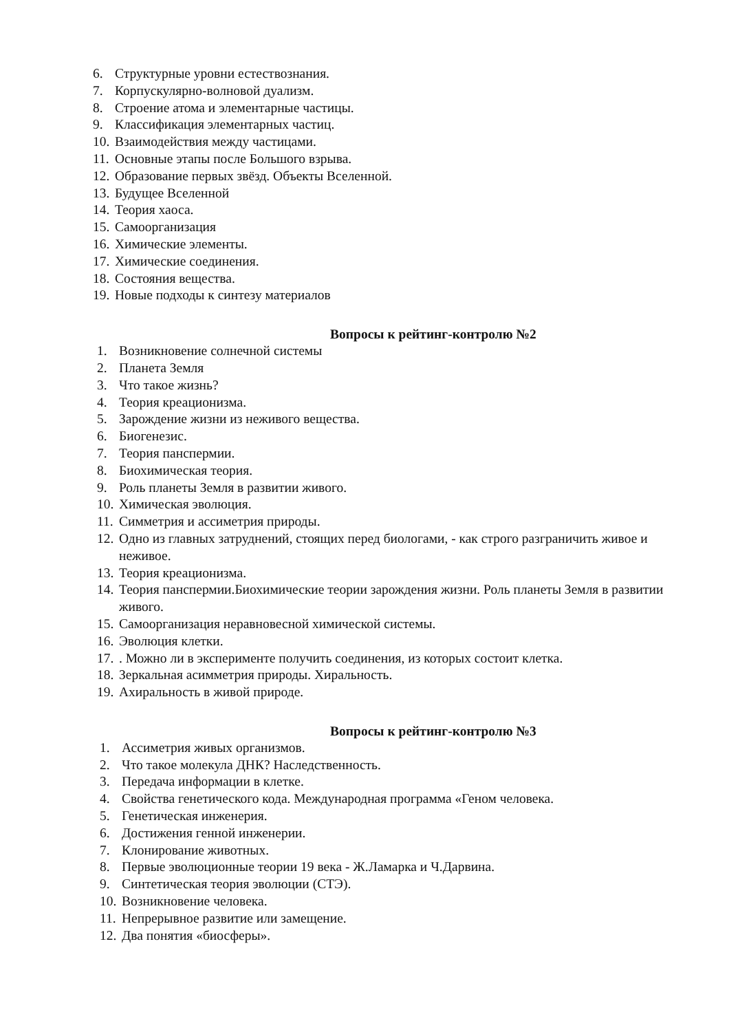6. Структурные уровни естествознания.
7. Корпускулярно-волновой дуализм.
8. Строение атома и элементарные частицы.
9. Классификация элементарных частиц.
10. Взаимодействия между частицами.
11. Основные этапы после Большого взрыва.
12. Образование первых звёзд. Объекты Вселенной.
13. Будущее Вселенной
14. Теория хаоса.
15. Самоорганизация
16. Химические элементы.
17. Химические соединения.
18. Состояния вещества.
19. Новые подходы к синтезу материалов
Вопросы к рейтинг-контролю №2
1. Возникновение солнечной системы
2. Планета Земля
3. Что такое жизнь?
4. Теория креационизма.
5. Зарождение жизни из неживого вещества.
6. Биогенезис.
7. Теория панспермии.
8. Биохимическая теория.
9. Роль планеты Земля в развитии живого.
10. Химическая эволюция.
11. Симметрия и ассиметрия природы.
12. Одно из главных затруднений, стоящих перед биологами, - как строго разграничить живое и неживое.
13. Теория креационизма.
14. Теория панспермии.Биохимические теории зарождения жизни. Роль планеты Земля в развитии живого.
15. Самоорганизация неравновесной химической системы.
16. Эволюция клетки.
17.. Можно ли в эксперименте получить соединения, из которых состоит клетка.
18. Зеркальная асимметрия природы. Хиральность.
19. Ахиральность в живой природе.
Вопросы к рейтинг-контролю №3
1. Ассиметрия живых организмов.
2. Что такое молекула ДНК? Наследственность.
3. Передача информации в клетке.
4. Свойства генетического кода. Международная программа «Геном человека.
5. Генетическая инженерия.
6. Достижения генной инженерии.
7. Клонирование животных.
8. Первые эволюционные теории 19 века - Ж.Ламарка и Ч.Дарвина.
9. Синтетическая теория эволюции (СТЭ).
10. Возникновение человека.
11. Непрерывное развитие или замещение.
12. Два понятия «биосферы».